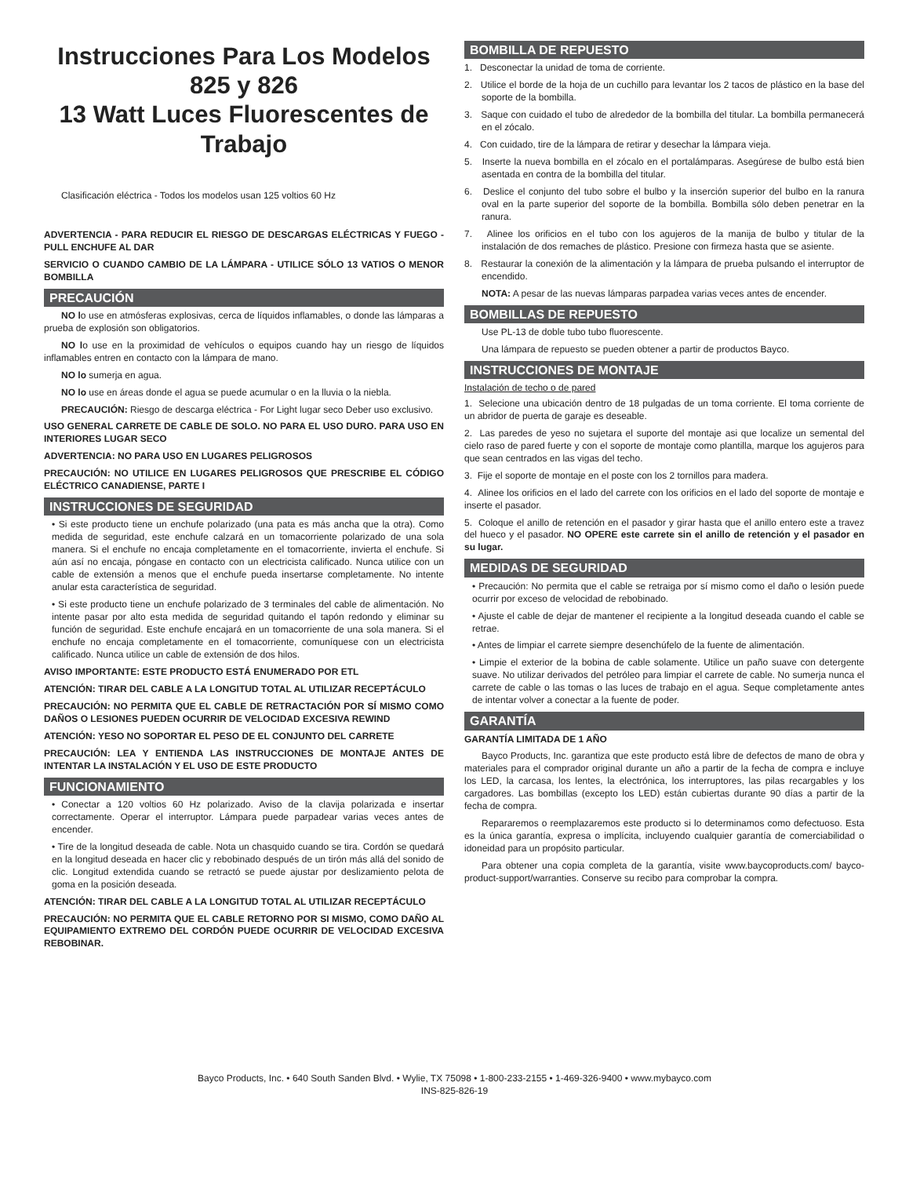Instrucciones Para Los Modelos 825 y 826
13 Watt Luces Fluorescentes de Trabajo
Clasificación eléctrica - Todos los modelos usan 125 voltios 60 Hz
ADVERTENCIA - PARA REDUCIR EL RIESGO DE DESCARGAS ELÉCTRICAS Y FUEGO - PULL ENCHUFE AL DAR
SERVICIO O CUANDO CAMBIO DE LA LÁMPARA - UTILICE SÓLO 13 VATIOS O MENOR BOMBILLA
PRECAUCIÓN
NO lo use en atmósferas explosivas, cerca de líquidos inflamables, o donde las lámparas a prueba de explosión son obligatorios.
NO lo use en la proximidad de vehículos o equipos cuando hay un riesgo de líquidos inflamables entren en contacto con la lámpara de mano.
NO lo sumerja en agua.
NO lo use en áreas donde el agua se puede acumular o en la lluvia o la niebla.
PRECAUCIÓN: Riesgo de descarga eléctrica - For Light lugar seco Deber uso exclusivo.
USO GENERAL CARRETE DE CABLE DE SOLO. NO PARA EL USO DURO. PARA USO EN INTERIORES LUGAR SECO
ADVERTENCIA: NO PARA USO EN LUGARES PELIGROSOS
PRECAUCIÓN: NO UTILICE EN LUGARES PELIGROSOS QUE PRESCRIBE EL CÓDIGO ELÉCTRICO CANADIENSE, PARTE I
INSTRUCCIONES DE SEGURIDAD
• Si este producto tiene un enchufe polarizado (una pata es más ancha que la otra). Como medida de seguridad, este enchufe calzará en un tomacorriente polarizado de una sola manera. Si el enchufe no encaja completamente en el tomacorriente, invierta el enchufe. Si aún así no encaja, póngase en contacto con un electricista calificado. Nunca utilice con un cable de extensión a menos que el enchufe pueda insertarse completamente. No intente anular esta característica de seguridad.
• Si este producto tiene un enchufe polarizado de 3 terminales del cable de alimentación. No intente pasar por alto esta medida de seguridad quitando el tapón redondo y eliminar su función de seguridad. Este enchufe encajará en un tomacorriente de una sola manera. Si el enchufe no encaja completamente en el tomacorriente, comuníquese con un electricista calificado. Nunca utilice un cable de extensión de dos hilos.
AVISO IMPORTANTE: ESTE PRODUCTO ESTÁ ENUMERADO POR ETL
ATENCIÓN: TIRAR DEL CABLE A LA LONGITUD TOTAL AL UTILIZAR RECEPTÁCULO
PRECAUCIÓN: NO PERMITA QUE EL CABLE DE RETRACTACIÓN POR SÍ MISMO COMO DAÑOS O LESIONES PUEDEN OCURRIR DE VELOCIDAD EXCESIVA REWIND
ATENCIÓN: YESO NO SOPORTAR EL PESO DE EL CONJUNTO DEL CARRETE
PRECAUCIÓN: LEA Y ENTIENDA LAS INSTRUCCIONES DE MONTAJE ANTES DE INTENTAR LA INSTALACIÓN Y EL USO DE ESTE PRODUCTO
FUNCIONAMIENTO
• Conectar a 120 voltios 60 Hz polarizado. Aviso de la clavija polarizada e insertar correctamente. Operar el interruptor. Lámpara puede parpadear varias veces antes de encender.
• Tire de la longitud deseada de cable. Nota un chasquido cuando se tira. Cordón se quedará en la longitud deseada en hacer clic y rebobinado después de un tirón más allá del sonido de clic. Longitud extendida cuando se retractó se puede ajustar por deslizamiento pelota de goma en la posición deseada.
ATENCIÓN: TIRAR DEL CABLE A LA LONGITUD TOTAL AL UTILIZAR RECEPTÁCULO
PRECAUCIÓN: NO PERMITA QUE EL CABLE RETORNO POR SI MISMO, COMO DAÑO AL EQUIPAMIENTO EXTREMO DEL CORDÓN PUEDE OCURRIR DE VELOCIDAD EXCESIVA REBOBINAR.
BOMBILLA DE REPUESTO
1. Desconectar la unidad de toma de corriente.
2. Utilice el borde de la hoja de un cuchillo para levantar los 2 tacos de plástico en la base del soporte de la bombilla.
3. Saque con cuidado el tubo de alrededor de la bombilla del titular. La bombilla permanecerá en el zócalo.
4. Con cuidado, tire de la lámpara de retirar y desechar la lámpara vieja.
5. Inserte la nueva bombilla en el zócalo en el portalámparas. Asegúrese de bulbo está bien asentada en contra de la bombilla del titular.
6. Deslice el conjunto del tubo sobre el bulbo y la inserción superior del bulbo en la ranura oval en la parte superior del soporte de la bombilla. Bombilla sólo deben penetrar en la ranura.
7. Alinee los orificios en el tubo con los agujeros de la manija de bulbo y titular de la instalación de dos remaches de plástico. Presione con firmeza hasta que se asiente.
8. Restaurar la conexión de la alimentación y la lámpara de prueba pulsando el interruptor de encendido.
NOTA: A pesar de las nuevas lámparas parpadea varias veces antes de encender.
BOMBILLAS DE REPUESTO
Use PL-13 de doble tubo tubo fluorescente.
Una lámpara de repuesto se pueden obtener a partir de productos Bayco.
INSTRUCCIONES DE MONTAJE
Instalación de techo o de pared
1. Selecione una ubicación dentro de 18 pulgadas de un toma corriente. El toma corriente de un abridor de puerta de garaje es deseable.
2. Las paredes de yeso no sujetara el suporte del montaje asi que localize un semental del cielo raso de pared fuerte y con el soporte de montaje como plantilla, marque los agujeros para que sean centrados en las vigas del techo.
3. Fije el soporte de montaje en el poste con los 2 tornillos para madera.
4. Alinee los orificios en el lado del carrete con los orificios en el lado del soporte de montaje e inserte el pasador.
5. Coloque el anillo de retención en el pasador y girar hasta que el anillo entero este a travez del hueco y el pasador. NO OPERE este carrete sin el anillo de retención y el pasador en su lugar.
MEDIDAS DE SEGURIDAD
• Precaución: No permita que el cable se retraiga por sí mismo como el daño o lesión puede ocurrir por exceso de velocidad de rebobinado.
• Ajuste el cable de dejar de mantener el recipiente a la longitud deseada cuando el cable se retrae.
• Antes de limpiar el carrete siempre desenchúfelo de la fuente de alimentación.
• Limpie el exterior de la bobina de cable solamente. Utilice un paño suave con detergente suave. No utilizar derivados del petróleo para limpiar el carrete de cable. No sumerja nunca el carrete de cable o las tomas o las luces de trabajo en el agua. Seque completamente antes de intentar volver a conectar a la fuente de poder.
GARANTÍA
GARANTÍA LIMITADA DE 1 AÑO
Bayco Products, Inc. garantiza que este producto está libre de defectos de mano de obra y materiales para el comprador original durante un año a partir de la fecha de compra e incluye los LED, la carcasa, los lentes, la electrónica, los interruptores, las pilas recargables y los cargadores. Las bombillas (excepto los LED) están cubiertas durante 90 días a partir de la fecha de compra.
Repararemos o reemplazaremos este producto si lo determinamos como defectuoso. Esta es la única garantía, expresa o implícita, incluyendo cualquier garantía de comerciabilidad o idoneidad para un propósito particular.
Para obtener una copia completa de la garantía, visite www.baycoproducts.com/ bayco-product-support/warranties. Conserve su recibo para comprobar la compra.
Bayco Products, Inc. • 640 South Sanden Blvd. • Wylie, TX 75098 • 1-800-233-2155 • 1-469-326-9400 • www.mybayco.com
INS-825-826-19